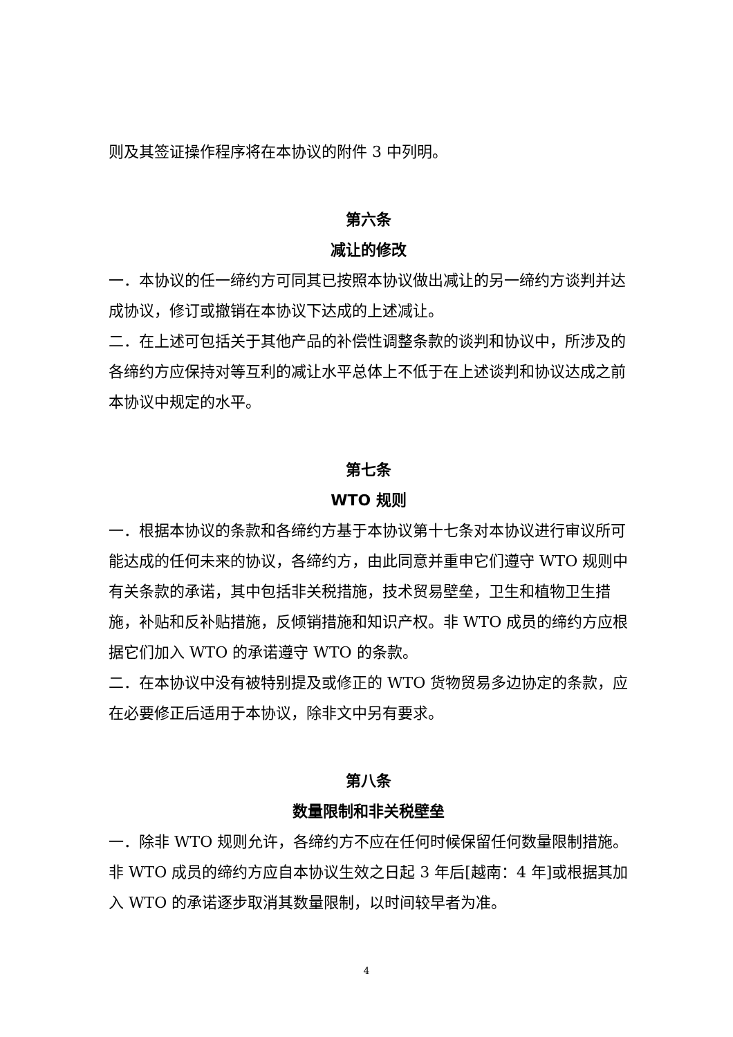则及其签证操作程序将在本协议的附件 3 中列明。
第六条
减让的修改
一．本协议的任一缔约方可同其已按照本协议做出减让的另一缔约方谈判并达成协议，修订或撤销在本协议下达成的上述减让。
二．在上述可包括关于其他产品的补偿性调整条款的谈判和协议中，所涉及的各缔约方应保持对等互利的减让水平总体上不低于在上述谈判和协议达成之前本协议中规定的水平。
第七条
WTO 规则
一．根据本协议的条款和各缔约方基于本协议第十七条对本协议进行审议所可能达成的任何未来的协议，各缔约方，由此同意并重申它们遵守 WTO 规则中有关条款的承诺，其中包括非关税措施，技术贸易壁垒，卫生和植物卫生措施，补贴和反补贴措施，反倾销措施和知识产权。非 WTO 成员的缔约方应根据它们加入 WTO 的承诺遵守 WTO 的条款。
二．在本协议中没有被特别提及或修正的 WTO 货物贸易多边协定的条款，应在必要修正后适用于本协议，除非文中另有要求。
第八条
数量限制和非关税壁垒
一．除非 WTO 规则允许，各缔约方不应在任何时候保留任何数量限制措施。非 WTO 成员的缔约方应自本协议生效之日起 3 年后[越南：4 年]或根据其加入 WTO 的承诺逐步取消其数量限制，以时间较早者为准。
4